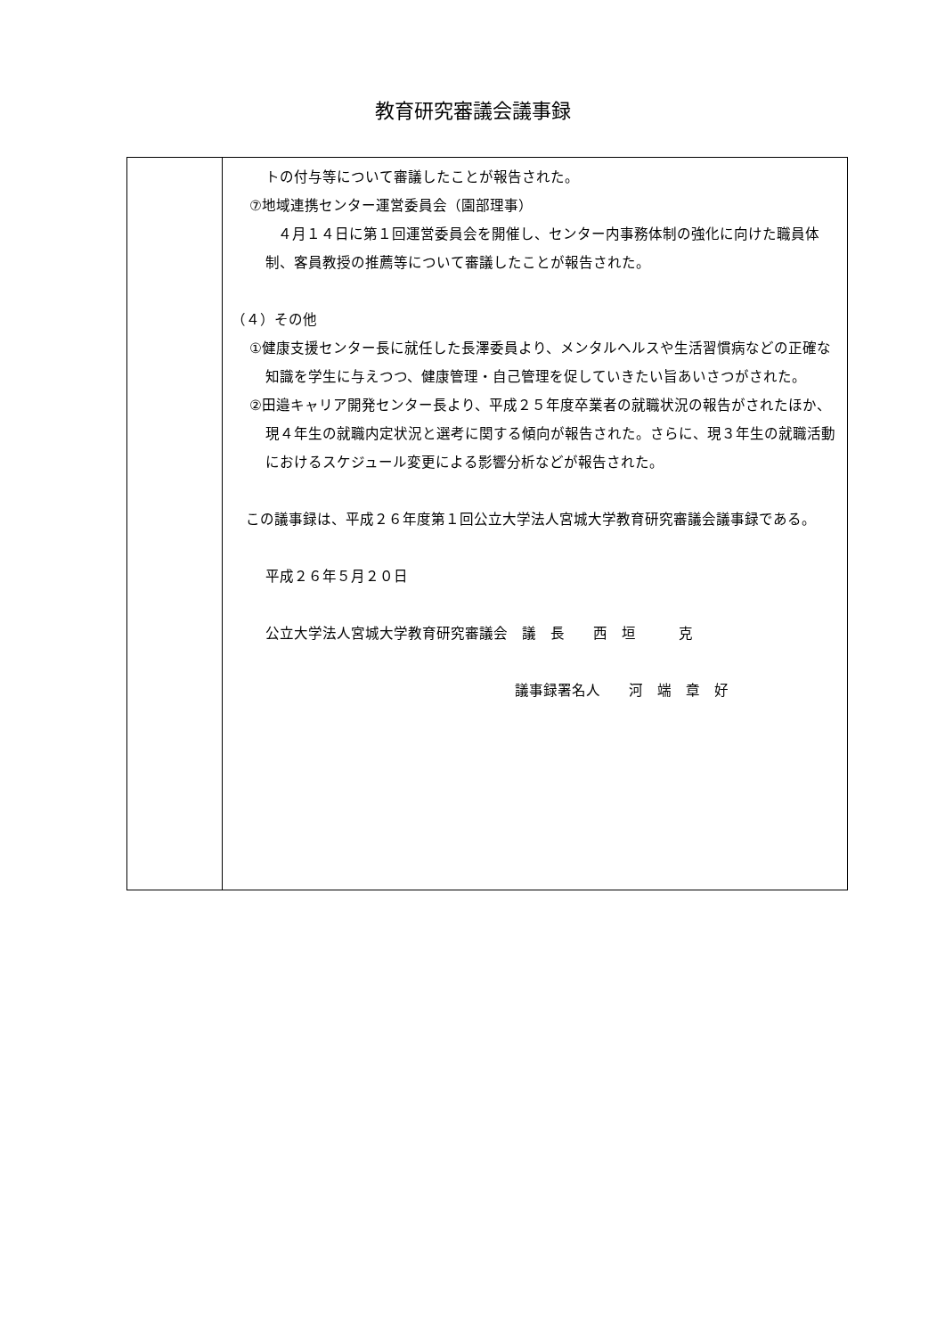教育研究審議会議事録
| | トの付与等について審議したことが報告された。 ⑦地域連携センター運営委員会（園部理事） ４月１４日に第１回運営委員会を開催し、センター内事務体制の強化に向けた職員体制、客員教授の推薦等について審議したことが報告された。 （４）その他 ①健康支援センター長に就任した長澤委員より、メンタルヘルスや生活習慣病などの正確な知識を学生に与えつつ、健康管理・自己管理を促していきたい旨あいさつがされた。 ②田邉キャリア開発センター長より、平成２５年度卒業者の就職状況の報告がされたほか、現４年生の就職内定状況と選考に関する傾向が報告された。さらに、現３年生の就職活動におけるスケジュール変更による影響分析などが報告された。 この議事録は、平成２６年度第１回公立大学法人宮城大学教育研究審議会議事録である。 平成２６年５月２０日 公立大学法人宮城大学教育研究審議会 議 長 西 垣 克 議事録署名人 河 端 章 好 |